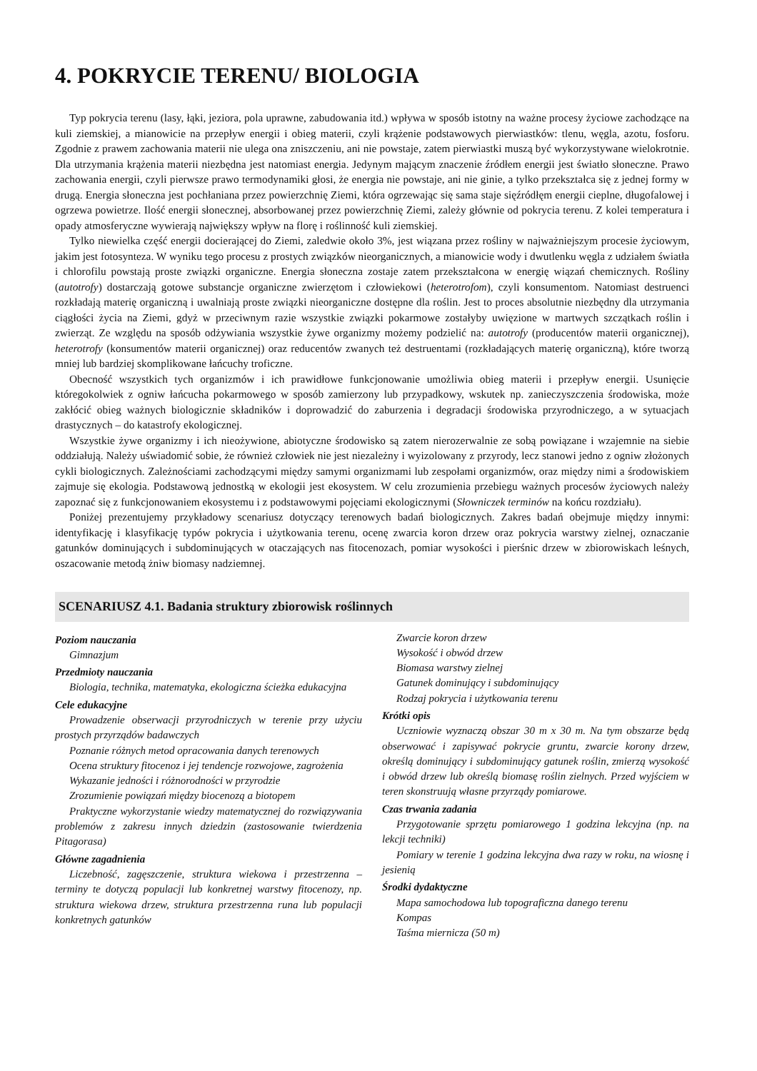4. POKRYCIE TERENU/ BIOLOGIA
Typ pokrycia terenu (lasy, łąki, jeziora, pola uprawne, zabudowania itd.) wpływa w sposób istotny na ważne procesy życiowe zachodzące na kuli ziemskiej, a mianowicie na przepływ energii i obieg materii, czyli krążenie podstawowych pierwiastków: tlenu, węgla, azotu, fosforu. Zgodnie z prawem zachowania materii nie ulega ona zniszczeniu, ani nie powstaje, zatem pierwiastki muszą być wykorzystywane wielokrotnie. Dla utrzymania krążenia materii niezbędna jest natomiast energia. Jedynym mającym znaczenie źródłem energii jest światło słoneczne. Prawo zachowania energii, czyli pierwsze prawo termodynamiki głosi, że energia nie powstaje, ani nie ginie, a tylko przekształca się z jednej formy w drugą. Energia słoneczna jest pochłaniana przez powierzchnię Ziemi, która ogrzewając się sama staje sięźródłęm energii cieplne, długofalowej i ogrzewa powietrze. Ilość energii słonecznej, absorbowanej przez powierzchnię Ziemi, zależy głównie od pokrycia terenu. Z kolei temperatura i opady atmosferyczne wywierają największy wpływ na florę i roślinność kuli ziemskiej.
Tylko niewielka część energii docierającej do Ziemi, zaledwie około 3%, jest wiązana przez rośliny w najważniejszym procesie życiowym, jakim jest fotosynteza. W wyniku tego procesu z prostych związków nieorganicznych, a mianowicie wody i dwutlenku węgla z udziałem światła i chlorofilu powstają proste związki organiczne. Energia słoneczna zostaje zatem przekształcona w energię wiązań chemicznych. Rośliny (autotrofy) dostarczają gotowe substancje organiczne zwierzętom i człowiekowi (heterotrofom), czyli konsumentom. Natomiast destruenci rozkładają materię organiczną i uwalniają proste związki nieorganiczne dostępne dla roślin. Jest to proces absolutnie niezbędny dla utrzymania ciągłości życia na Ziemi, gdyż w przeciwnym razie wszystkie związki pokarmowe zostałyby uwięzione w martwych szczątkach roślin i zwierząt. Ze względu na sposób odżywiania wszystkie żywe organizmy możemy podzielić na: autotrofy (producentów materii organicznej), heterotrofy (konsumentów materii organicznej) oraz reducentów zwanych też destruentami (rozkładających materię organiczną), które tworzą mniej lub bardziej skomplikowane łańcuchy troficzne.
Obecność wszystkich tych organizmów i ich prawidłowe funkcjonowanie umożliwia obieg materii i przepływ energii. Usunięcie któregokolwiek z ogniw łańcucha pokarmowego w sposób zamierzony lub przypadkowy, wskutek np. zanieczyszczenia środowiska, może zakłócić obieg ważnych biologicznie składników i doprowadzić do zaburzenia i degradacji środowiska przyrodniczego, a w sytuacjach drastycznych – do katastrofy ekologicznej.
Wszystkie żywe organizmy i ich nieożywione, abiotyczne środowisko są zatem nierozerwalnie ze sobą powiązane i wzajemnie na siebie oddziałują. Należy uświadomić sobie, że również człowiek nie jest niezależny i wyizolowany z przyrody, lecz stanowi jedno z ogniw złożonych cykli biologicznych. Zależnościami zachodzącymi między samymi organizmami lub zespołami organizmów, oraz między nimi a środowiskiem zajmuje się ekologia. Podstawową jednostką w ekologii jest ekosystem. W celu zrozumienia przebiegu ważnych procesów życiowych należy zapoznać się z funkcjonowaniem ekosystemu i z podstawowymi pojęciami ekologicznymi (Słowniczek terminów na końcu rozdziału).
Poniżej prezentujemy przykładowy scenariusz dotyczący terenowych badań biologicznych. Zakres badań obejmuje między innymi: identyfikację i klasyfikację typów pokrycia i użytkowania terenu, ocenę zwarcia koron drzew oraz pokrycia warstwy zielnej, oznaczanie gatunków dominujących i subdominujących w otaczających nas fitocenozach, pomiar wysokości i pierśnic drzew w zbiorowiskach leśnych, oszacowanie metodą żniw biomasy nadziemnej.
SCENARIUSZ 4.1. Badania struktury zbiorowisk roślinnych
Poziom nauczania
Gimnazjum
Przedmioty nauczania
Biologia, technika, matematyka, ekologiczna ścieżka edukacyjna
Cele edukacyjne
Prowadzenie obserwacji przyrodniczych w terenie przy użyciu prostych przyrządów badawczych
Poznanie różnych metod opracowania danych terenowych
Ocena struktury fitocenoz i jej tendencje rozwojowe, zagrożenia
Wykazanie jedności i różnorodności w przyrodzie
Zrozumienie powiązań między biocenozą a biotopem
Praktyczne wykorzystanie wiedzy matematycznej do rozwiązywania problemów z zakresu innych dziedzin (zastosowanie twierdzenia Pitagorasa)
Główne zagadnienia
Liczebność, zagęszczenie, struktura wiekowa i przestrzenna – terminy te dotyczą populacji lub konkretnej warstwy fitocenozy, np. struktura wiekowa drzew, struktura przestrzenna runa lub populacji konkretnych gatunków
Zwarcie koron drzew
Wysokość i obwód drzew
Biomasa warstwy zielnej
Gatunek dominujący i subdominujący
Rodzaj pokrycia i użytkowania terenu
Krótki opis
Uczniowie wyznaczą obszar 30 m x 30 m. Na tym obszarze będą obserwować i zapisywać pokrycie gruntu, zwarcie korony drzew, określą dominujący i subdominujący gatunek roślin, zmierzą wysokość i obwód drzew lub określą biomasę roślin zielnych. Przed wyjściem w teren skonstruują własne przyrządy pomiarowe.
Czas trwania zadania
Przygotowanie sprzętu pomiarowego 1 godzina lekcyjna (np. na lekcji techniki)
Pomiary w terenie 1 godzina lekcyjna dwa razy w roku, na wiosnę i jesienią
Środki dydaktyczne
Mapa samochodowa lub topograficzna danego terenu
Kompas
Taśma miernicza (50 m)